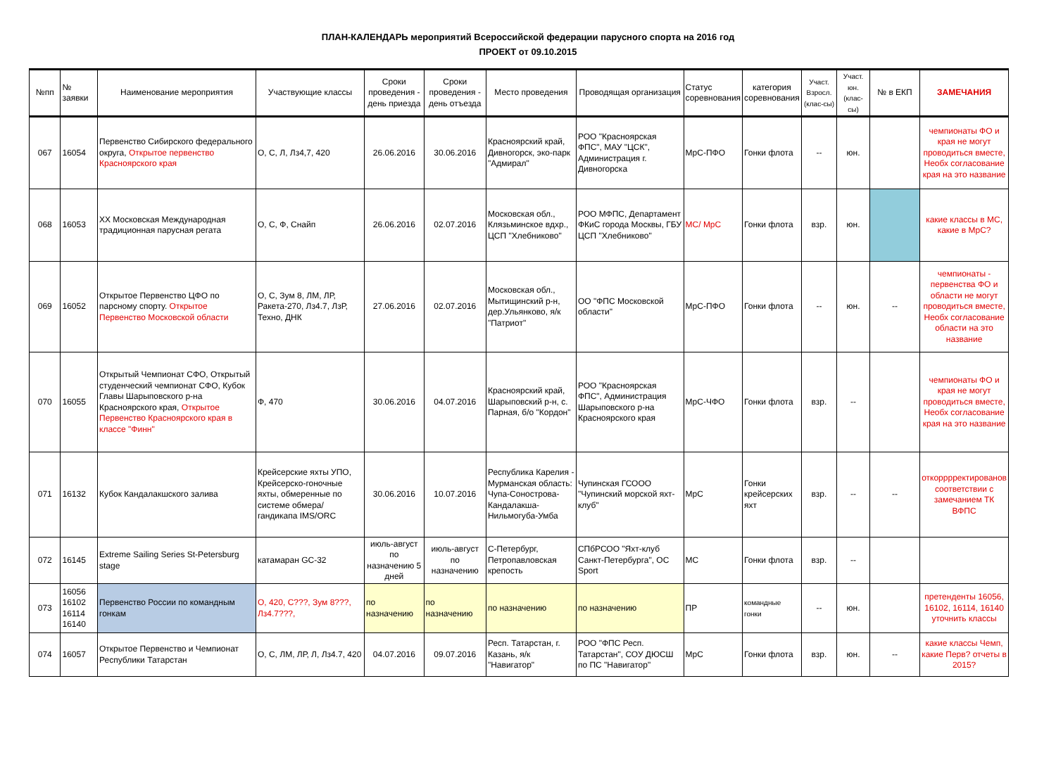ПЛАН-КАЛЕНДАРЬ мероприятий Всероссийской федерации парусного спорта на 2016 год
ПРОЕКТ от 09.10.2015
| №пп | № заявки | Наименование мероприятия | Участвующие классы | Сроки проведения - день приезда | Сроки проведения - день отъезда | Место проведения | Проводящая организация | Статус соревнования | категория соревнования | Участ. Взросл. (клас-сы) | Участ. юн. (клас-сы) | № в ЕКП | ЗАМЕЧАНИЯ |
| --- | --- | --- | --- | --- | --- | --- | --- | --- | --- | --- | --- | --- | --- |
| 067 | 16054 | Первенство Сибирского федерального округа, Открытое первенство Красноярского края | О, С, Л, Лз4,7, 420 | 26.06.2016 | 30.06.2016 | Красноярский край, Дивногорск, эко-парк "Адмирал" | РОО "Красноярская ФПС", МАУ "ЦСК", Администрация г. Дивногорска | МрС-ПФО | Гонки флота | -- | юн. | | чемпионаты ФО и края не могут проводиться вместе, Необх согласование края на это название |
| 068 | 16053 | XX Московская Международная традиционная парусная регата | О, С, Ф, Снайп | 26.06.2016 | 02.07.2016 | Московская обл., Клязьминское вдхр., ЦСП "Хлебниково" | РОО МФПС, Департамент ФКиС города Москвы, ГБУ ЦСП "Хлебниково" | МС/ МрС | Гонки флота | взр. | юн. | | какие классы в МС, какие в МрС? |
| 069 | 16052 | Открытое Первенство ЦФО по парсному спорту. Открытое Первенство Московской области | О, С, Зум 8, ЛМ, ЛР, Ракета-270, Лз4.7, ЛзР, Техно, ДНК | 27.06.2016 | 02.07.2016 | Московская обл., Мытищинский р-н, дер.Ульянково, я/к "Патриот" | ОО "ФПС Московской области" | МрС-ПФО | Гонки флота | -- | юн. | -- | чемпионаты - первенства ФО и области не могут проводиться вместе, Необх согласование области на это название |
| 070 | 16055 | Открытый Чемпионат СФО, Открытый студенческий чемпионат СФО, Кубок Главы Шарыповского р-на Красноярского края, Открытое Первенство Красноярского края в классе "Финн" | Ф, 470 | 30.06.2016 | 04.07.2016 | Красноярский край, Шарыповский р-н, с. Парная, б/о "Кордон" | РОО "Красноярская ФПС", Администрация Шарыповского р-на Красноярского края | МрС-ЧФО | Гонки флота | взр. | -- | | чемпионаты ФО и края не могут проводиться вместе, Необх согласование края на это название |
| 071 | 16132 | Кубок Кандалакшского залива | Крейсерские яхты УПО, Крейсерско-гоночные яхты, обмеренные по системе обмера/гандикапа IMS/ORC | 30.06.2016 | 10.07.2016 | Республика Карелия - Мурманская область: Чупа-Сонострова-Кандалакша-Нильмогуба-Умба | Чупинская ГСООО "Чупинский морской яхт-клуб" | МрС | Гонки крейсерских яхт | взр. | -- | -- | откорррректированов соответствии с замечанием ТК ВФПС |
| 072 | 16145 | Extreme Sailing Series St-Petersburg stage | катамаран GC-32 | июль-август по назначению 5 дней | июль-август по назначению | С-Петербург, Петропавловская крепость | СПбРСОО "Яхт-клуб Санкт-Петербурга", ОС Sport | МС | Гонки флота | взр. | -- | | |
| 073 | 16056 16102 16114 16140 | Первенство России по командным гонкам | О, 420, С???, Зум 8???, Лз4.7???, | по назначению | по назначению | по назначению | по назначению | ПР | командные гонки | -- | юн. | | претенденты 16056, 16102, 16114, 16140 уточнить классы |
| 074 | 16057 | Открытое Первенство и Чемпионат Республики Татарстан | О, С, ЛМ, ЛР, Л, Лз4.7, 420 | 04.07.2016 | 09.07.2016 | Респ. Татарстан, г. Казань, я/к "Навигатор" | РОО "ФПС Респ. Татарстан", СОУ ДЮСШ по ПС "Навигатор" | МрС | Гонки флота | взр. | юн. | -- | какие классы Чемп, какие Перв? отчеты в 2015? |